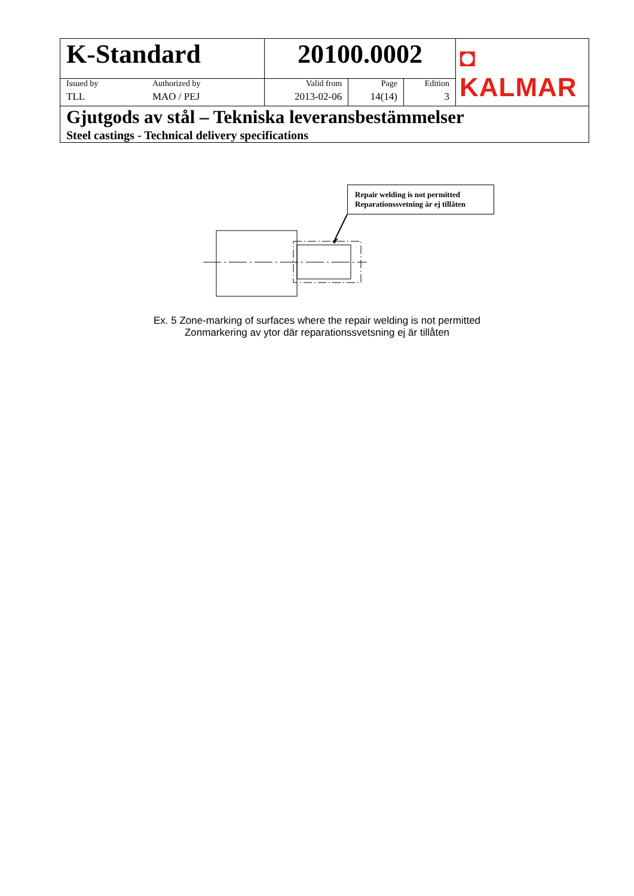| K-Standard | | 20100.0002 | | | ◘ KALMAR |
| Issued by | Authorized by | Valid from | Page | Edition | |
| TLL | MAO / PEJ | 2013-02-06 | 14(14) | 3 | |
| Gjutgods av stål – Tekniska leveransbestämmelser Steel castings - Technical delivery specifications | | | | | |
Repair welding is not permitted
Reparationssvetning är ej tillåten
Ex. 5 Zone-marking of surfaces where the repair welding is not permitted
Zonmarkering av ytor där reparationssvetsning ej är tillåten